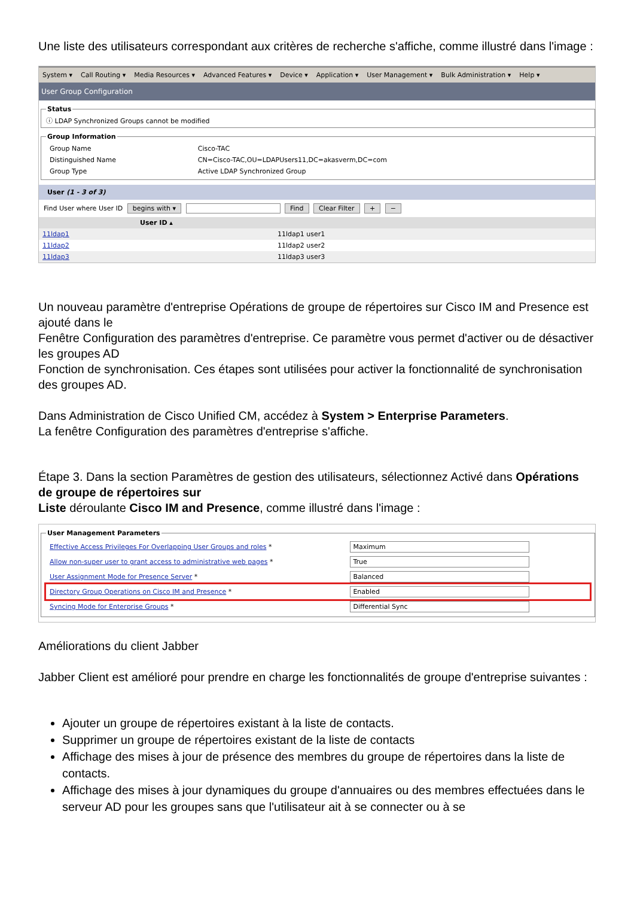Une liste des utilisateurs correspondant aux critères de recherche s'affiche, comme illustré dans l'image :
System ▾ Call Routing ▾ Media Resources ▾ Advanced Features ▾ Device ▾ Application ▾ User Management ▾ Bulk Administration ▾ Help ▾
User Group Configuration
Statusⓘ LDAP Synchronized Groups cannot be modified Group Information
| Group Name | Cisco-TAC |
| Distinguished Name | CN=Cisco-TAC,OU=LDAPUsers11,DC=akasverm,DC=com |
| Group Type | Active LDAP Synchronized Group |
User (1 - 3 of 3)
Find User where User ID begins with ▾ Find Clear Filter + −
| User ID ▴ | |
| --- | --- |
| 11ldap1 | 11ldap1 user1 |
| 11ldap2 | 11ldap2 user2 |
| 11ldap3 | 11ldap3 user3 |
Un nouveau paramètre d'entreprise Opérations de groupe de répertoires sur Cisco IM and Presence est ajouté dans le
Fenêtre Configuration des paramètres d'entreprise. Ce paramètre vous permet d'activer ou de désactiver les groupes AD
Fonction de synchronisation. Ces étapes sont utilisées pour activer la fonctionnalité de synchronisation des groupes AD.
Dans Administration de Cisco Unified CM, accédez à System > Enterprise Parameters.
La fenêtre Configuration des paramètres d'entreprise s'affiche.
Étape 3. Dans la section Paramètres de gestion des utilisateurs, sélectionnez Activé dans Opérations de groupe de répertoires sur
Liste déroulante Cisco IM and Presence, comme illustré dans l'image :
User Management Parameters
| Effective Access Privileges For Overlapping User Groups and roles * | Maximum |
| Allow non-super user to grant access to administrative web pages * | True |
| User Assignment Mode for Presence Server * | Balanced |
| Directory Group Operations on Cisco IM and Presence * | Enabled |
| Syncing Mode for Enterprise Groups * | Differential Sync |
Améliorations du client Jabber
Jabber Client est amélioré pour prendre en charge les fonctionnalités de groupe d'entreprise suivantes :
Ajouter un groupe de répertoires existant à la liste de contacts.
Supprimer un groupe de répertoires existant de la liste de contacts
Affichage des mises à jour de présence des membres du groupe de répertoires dans la liste de contacts.
Affichage des mises à jour dynamiques du groupe d'annuaires ou des membres effectuées dans le serveur AD pour les groupes sans que l'utilisateur ait à se connecter ou à se